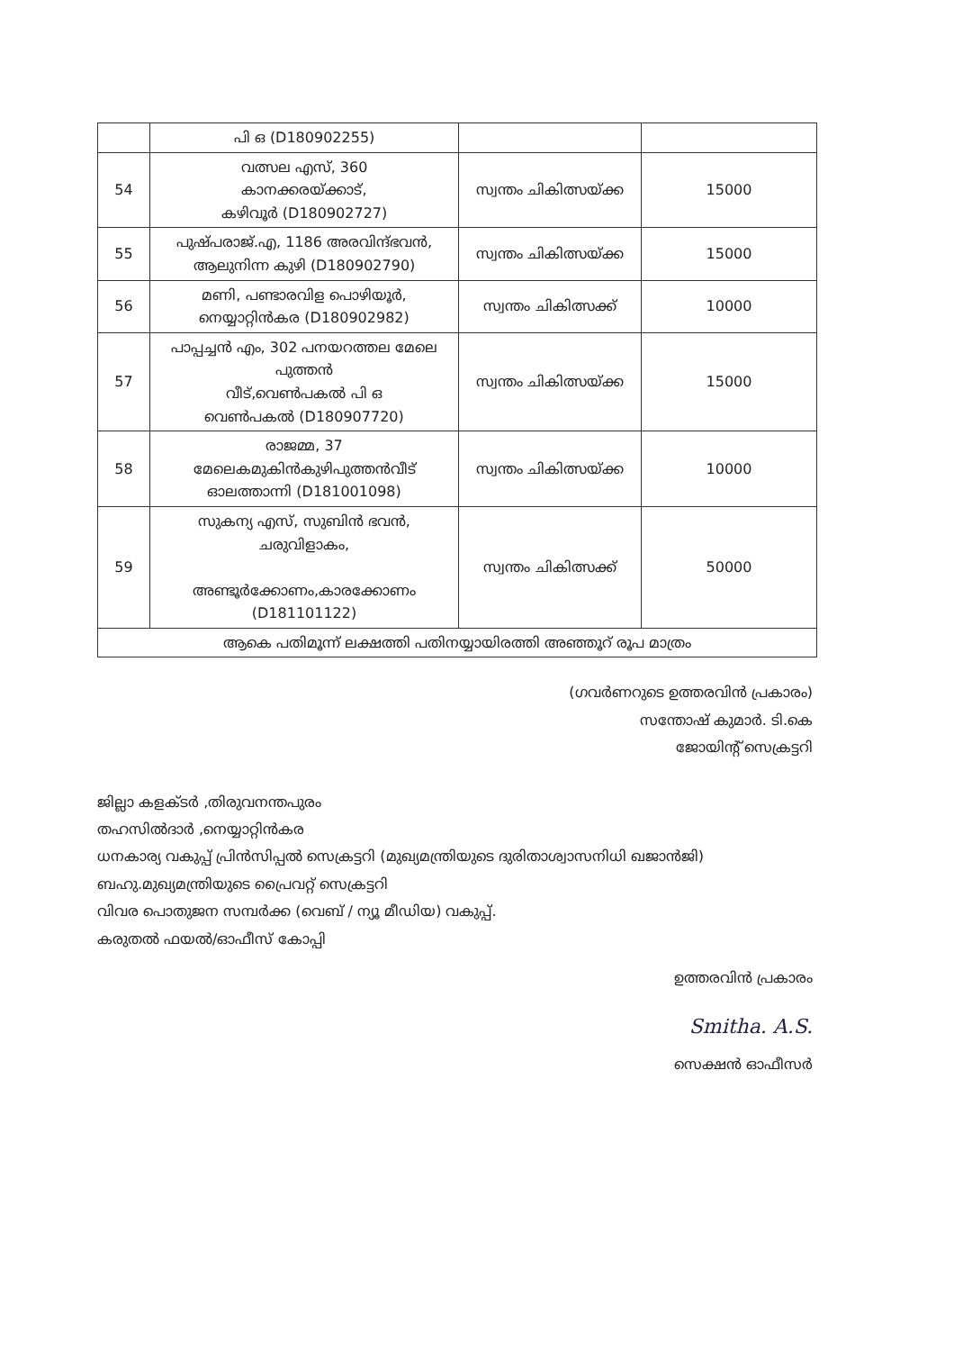| | പി ഒ (D180902255) | | |
| 54 | വത്സല എസ്, 360 കാനക്കരയ്ക്കാട്, കഴിവൂർ (D180902727) | സ്വന്തം ചികിത്സയ്ക്ക | 15000 |
| 55 | പുഷ്പരാജ്.എ, 1186 അരവിന്ദ്ഭവൻ, ആലുനിന്ന കുഴി (D180902790) | സ്വന്തം ചികിത്സയ്ക്ക | 15000 |
| 56 | മണി, പണ്ടാരവിള പൊഴിയൂർ, നെയ്യാറ്റിൻകര (D180902982) | സ്വന്തം ചികിത്സക്ക് | 10000 |
| 57 | പാപ്പച്ചൻ എം, 302 പനയറത്തല മേലെ പുത്തൻ വീട്,വെൺപകൽ പി ഒ വെൺപകൽ (D180907720) | സ്വന്തം ചികിത്സയ്ക്ക | 15000 |
| 58 | രാജമ്മ, 37 മേലെകമുകിൻകുഴിപുത്തൻവീട് ഓലത്താന്നി (D181001098) | സ്വന്തം ചികിത്സയ്ക്ക | 10000 |
| 59 | സുകന്യ എസ്, സുബിൻ ഭവൻ, ചരുവിളാകം, അണ്ടൂർക്കോണം,കാരക്കോണം (D181101122) | സ്വന്തം ചികിത്സക്ക് | 50000 |
| ആകെ പതിമൂന്ന് ലക്ഷത്തി പതിനയ്യായിരത്തി അഞ്ഞൂറ് രൂപ മാത്രം | | | |
(ഗവർണറുടെ ഉത്തരവിൻ പ്രകാരം)
സന്തോഷ് കുമാർ. ടി.കെ
ജോയിന്റ് സെക്രട്ടറി
ജില്ലാ കളക്ടർ ,തിരുവനന്തപുരം
തഹസിൽദാർ ,നെയ്യാറ്റിൻകര
ധനകാര്യ വകുപ്പ് പ്രിൻസിപ്പൽ സെക്രട്ടറി (മുഖ്യമന്ത്രിയുടെ ദുരിതാശ്വാസനിധി ഖജാൻജി)
ബഹു.മുഖ്യമന്ത്രിയുടെ പ്രൈവറ്റ് സെക്രട്ടറി
വിവര പൊതുജന സമ്പർക്ക (വെബ് / ന്യൂ മീഡിയ) വകുപ്പ്.
കരുതൽ ഫയൽ/ഓഫീസ് കോപ്പി
ഉത്തരവിൻ പ്രകാരം
Smitha. A.S.
സെക്ഷൻ ഓഫീസർ